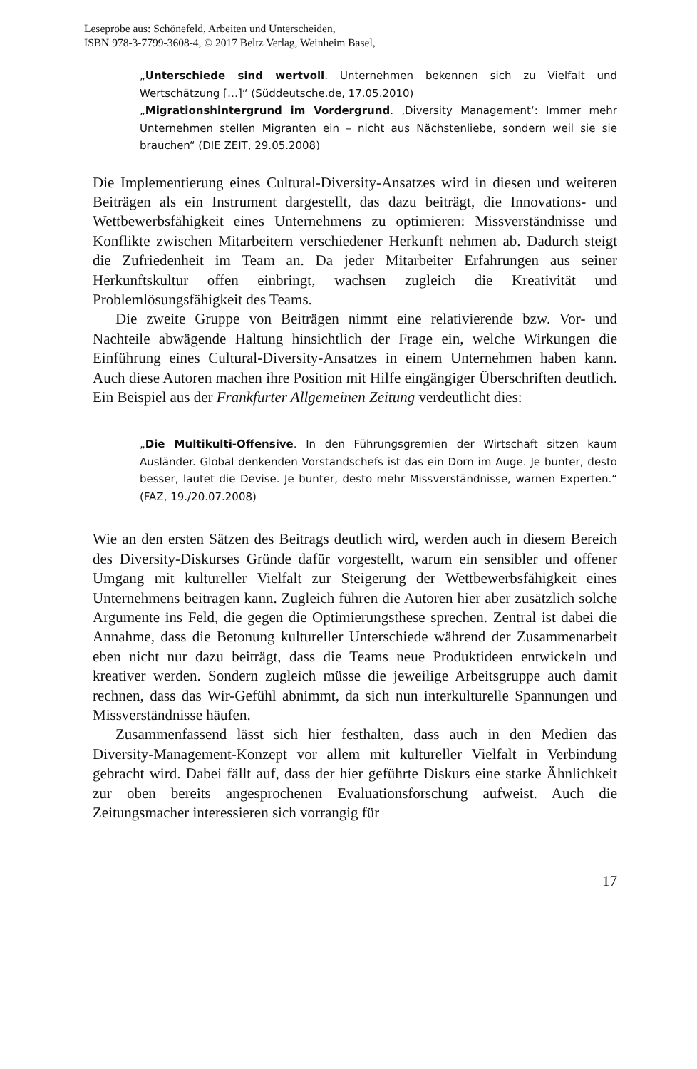Leseprobe aus: Schönefeld, Arbeiten und Unterscheiden,
ISBN 978-3-7799-3608-4, © 2017 Beltz Verlag, Weinheim Basel,
„Unterschiede sind wertvoll. Unternehmen bekennen sich zu Vielfalt und Wertschätzung […]“ (Süddeutsche.de, 17.05.2010)
„Migrationshintergrund im Vordergrund. ‚Diversity Management‘: Immer mehr Unternehmen stellen Migranten ein – nicht aus Nächstenliebe, sondern weil sie sie brauchen“ (DIE ZEIT, 29.05.2008)
Die Implementierung eines Cultural-Diversity-Ansatzes wird in diesen und weiteren Beiträgen als ein Instrument dargestellt, das dazu beiträgt, die Innovations- und Wettbewerbsfähigkeit eines Unternehmens zu optimieren: Missverständnisse und Konflikte zwischen Mitarbeitern verschiedener Herkunft nehmen ab. Dadurch steigt die Zufriedenheit im Team an. Da jeder Mitarbeiter Erfahrungen aus seiner Herkunftskultur offen einbringt, wachsen zugleich die Kreativität und Problemlösungsfähigkeit des Teams.
Die zweite Gruppe von Beiträgen nimmt eine relativierende bzw. Vor- und Nachteile abwägende Haltung hinsichtlich der Frage ein, welche Wirkungen die Einführung eines Cultural-Diversity-Ansatzes in einem Unternehmen haben kann. Auch diese Autoren machen ihre Position mit Hilfe eingängiger Überschriften deutlich. Ein Beispiel aus der Frankfurter Allgemeinen Zeitung verdeutlicht dies:
„Die Multikulti-Offensive. In den Führungsgremien der Wirtschaft sitzen kaum Ausländer. Global denkenden Vorstandschefs ist das ein Dorn im Auge. Je bunter, desto besser, lautet die Devise. Je bunter, desto mehr Missverständnisse, warnen Experten.“ (FAZ, 19./20.07.2008)
Wie an den ersten Sätzen des Beitrags deutlich wird, werden auch in diesem Bereich des Diversity-Diskurses Gründe dafür vorgestellt, warum ein sensibler und offener Umgang mit kultureller Vielfalt zur Steigerung der Wettbewerbsfähigkeit eines Unternehmens beitragen kann. Zugleich führen die Autoren hier aber zusätzlich solche Argumente ins Feld, die gegen die Optimierungsthese sprechen. Zentral ist dabei die Annahme, dass die Betonung kultureller Unterschiede während der Zusammenarbeit eben nicht nur dazu beiträgt, dass die Teams neue Produktideen entwickeln und kreativer werden. Sondern zugleich müsse die jeweilige Arbeitsgruppe auch damit rechnen, dass das Wir-Gefühl abnimmt, da sich nun interkulturelle Spannungen und Missverständnisse häufen.
Zusammenfassend lässt sich hier festhalten, dass auch in den Medien das Diversity-Management-Konzept vor allem mit kultureller Vielfalt in Verbindung gebracht wird. Dabei fällt auf, dass der hier geführte Diskurs eine starke Ähnlichkeit zur oben bereits angesprochenen Evaluationsforschung aufweist. Auch die Zeitungsmacher interessieren sich vorrangig für
17